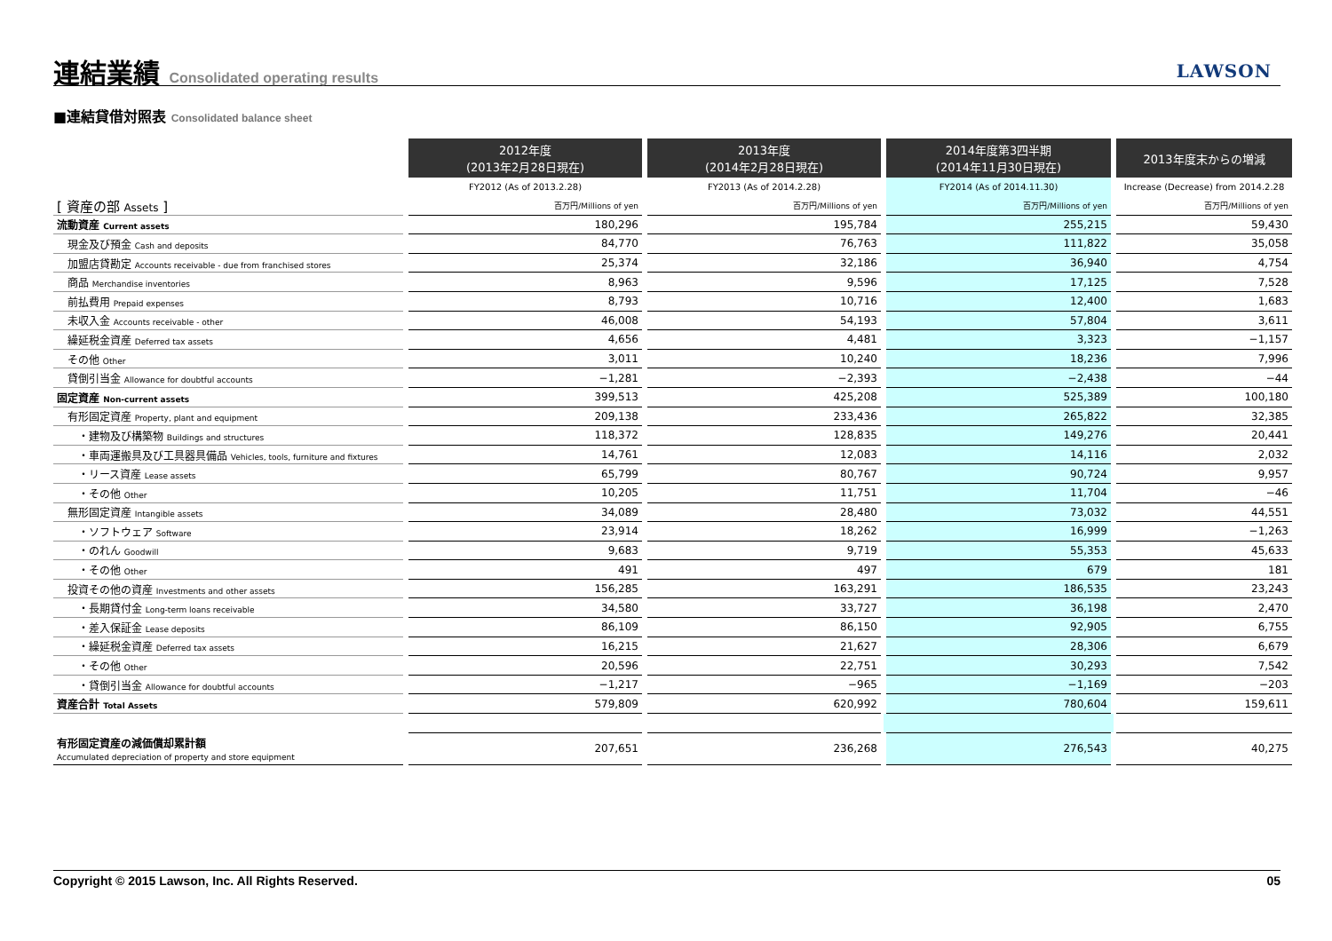連結業績 Consolidated operating results
LAWSON
■連結貸借対照表 Consolidated balance sheet
| | 2012年度 (2013年2月28日現在) | 2013年度 (2014年2月28日現在) | 2014年度第3四半期 (2014年11月30日現在) | 2013年度末からの増減 |
| --- | --- | --- | --- | --- |
| | FY2012 (As of 2013.2.28) | FY2013 (As of 2014.2.28) | FY2014 (As of 2014.11.30) | Increase (Decrease) from 2014.2.28 |
| [ 資産の部 Assets ] | 百万円/Millions of yen | 百万円/Millions of yen | 百万円/Millions of yen | 百万円/Millions of yen |
| 流動資産 Current assets | 180,296 | 195,784 | 255,215 | 59,430 |
| 現金及び預金 Cash and deposits | 84,770 | 76,763 | 111,822 | 35,058 |
| 加盟店貸勘定 Accounts receivable - due from franchised stores | 25,374 | 32,186 | 36,940 | 4,754 |
| 商品 Merchandise inventories | 8,963 | 9,596 | 17,125 | 7,528 |
| 前払費用 Prepaid expenses | 8,793 | 10,716 | 12,400 | 1,683 |
| 未収入金 Accounts receivable - other | 46,008 | 54,193 | 57,804 | 3,611 |
| 繰延税金資産 Deferred tax assets | 4,656 | 4,481 | 3,323 | −1,157 |
| その他 Other | 3,011 | 10,240 | 18,236 | 7,996 |
| 貸倒引当金 Allowance for doubtful accounts | −1,281 | −2,393 | −2,438 | −44 |
| 固定資産 Non-current assets | 399,513 | 425,208 | 525,389 | 100,180 |
| 有形固定資産 Property, plant and equipment | 209,138 | 233,436 | 265,822 | 32,385 |
| ・建物及び構築物 Buildings and structures | 118,372 | 128,835 | 149,276 | 20,441 |
| ・車両運搬具及び工具器具備品 Vehicles, tools, furniture and fixtures | 14,761 | 12,083 | 14,116 | 2,032 |
| ・リース資産 Lease assets | 65,799 | 80,767 | 90,724 | 9,957 |
| ・その他 Other | 10,205 | 11,751 | 11,704 | −46 |
| 無形固定資産 Intangible assets | 34,089 | 28,480 | 73,032 | 44,551 |
| ・ソフトウェア Software | 23,914 | 18,262 | 16,999 | −1,263 |
| ・のれん Goodwill | 9,683 | 9,719 | 55,353 | 45,633 |
| ・その他 Other | 491 | 497 | 679 | 181 |
| 投資その他の資産 Investments and other assets | 156,285 | 163,291 | 186,535 | 23,243 |
| ・長期貸付金 Long-term loans receivable | 34,580 | 33,727 | 36,198 | 2,470 |
| ・差入保証金 Lease deposits | 86,109 | 86,150 | 92,905 | 6,755 |
| ・繰延税金資産 Deferred tax assets | 16,215 | 21,627 | 28,306 | 6,679 |
| ・その他 Other | 20,596 | 22,751 | 30,293 | 7,542 |
| ・貸倒引当金 Allowance for doubtful accounts | −1,217 | −965 | −1,169 | −203 |
| 資産合計 Total Assets | 579,809 | 620,992 | 780,604 | 159,611 |
| 有形固定資産の減価償却累計額 Accumulated depreciation of property and store equipment | 207,651 | 236,268 | 276,543 | 40,275 |
Copyright © 2015 Lawson, Inc. All Rights Reserved. 05